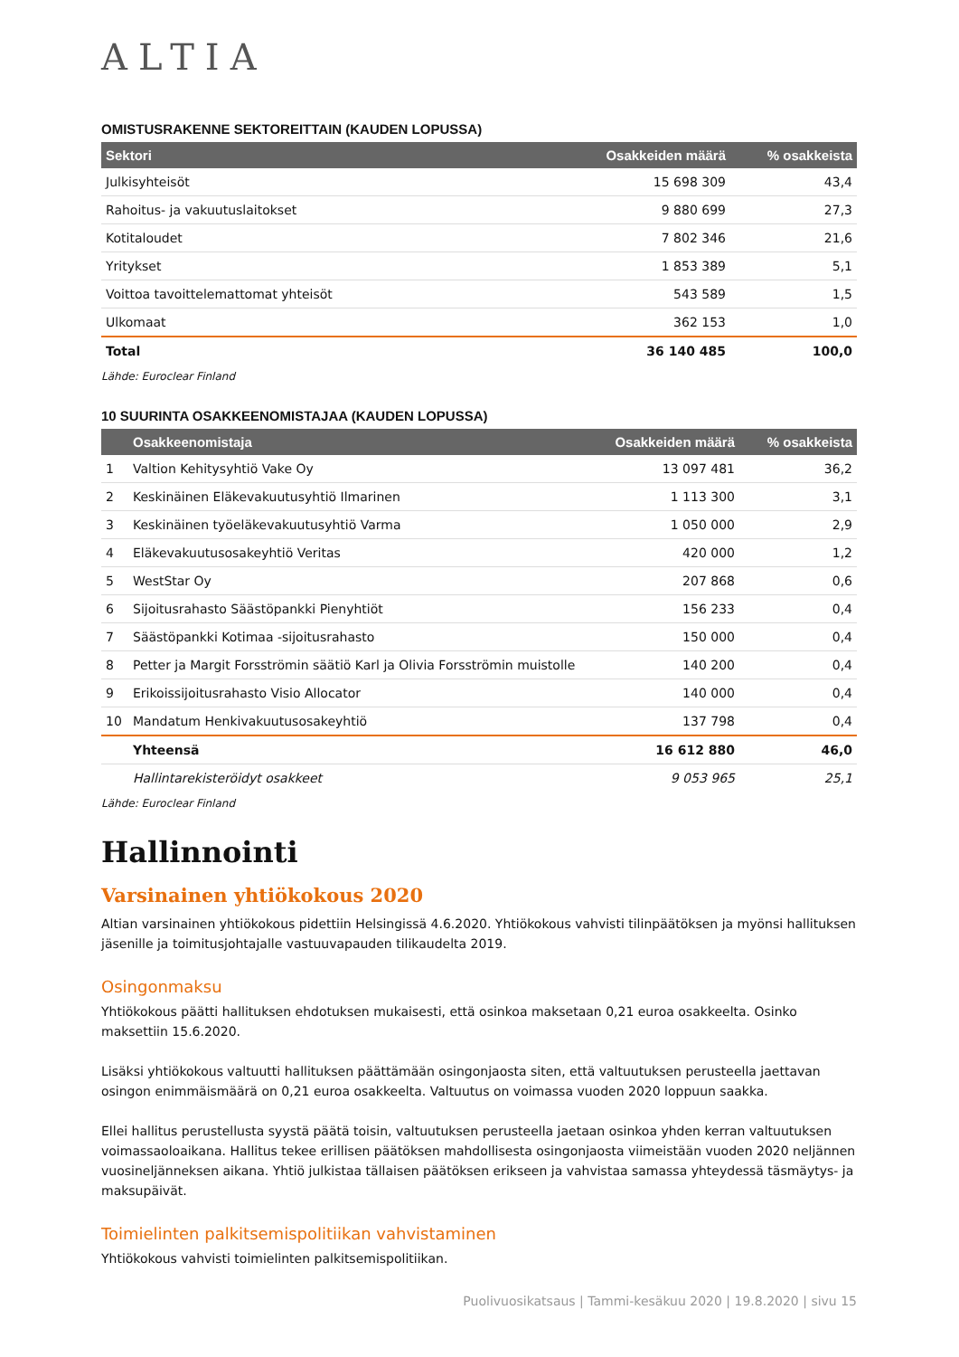ALTIA
OMISTUSRAKENNE SEKTOREITTAIN (KAUDEN LOPUSSA)
| Sektori | Osakkeiden määrä | % osakkeista |
| --- | --- | --- |
| Julkisyhteisöt | 15 698 309 | 43,4 |
| Rahoitus- ja vakuutuslaitokset | 9 880 699 | 27,3 |
| Kotitaloudet | 7 802 346 | 21,6 |
| Yritykset | 1 853 389 | 5,1 |
| Voittoa tavoittelemattomat yhteisöt | 543 589 | 1,5 |
| Ulkomaat | 362 153 | 1,0 |
| Total | 36 140 485 | 100,0 |
Lähde: Euroclear Finland
10 SUURINTA OSAKKEENOMISTAJAA (KAUDEN LOPUSSA)
| | Osakkeenomistaja | Osakkeiden määrä | % osakkeista |
| --- | --- | --- | --- |
| 1 | Valtion Kehitysyhtiö Vake Oy | 13 097 481 | 36,2 |
| 2 | Keskinäinen Eläkevakuutusyhtiö Ilmarinen | 1 113 300 | 3,1 |
| 3 | Keskinäinen työeläkevakuutusyhtiö Varma | 1 050 000 | 2,9 |
| 4 | Eläkevakuutusosakeyhtiö Veritas | 420 000 | 1,2 |
| 5 | WestStar Oy | 207 868 | 0,6 |
| 6 | Sijoitusrahasto Säästöpankki Pienyhtiöt | 156 233 | 0,4 |
| 7 | Säästöpankki Kotimaa -sijoitusrahasto | 150 000 | 0,4 |
| 8 | Petter ja Margit Forsströmin säätiö Karl ja Olivia Forsströmin muistolle | 140 200 | 0,4 |
| 9 | Erikoissijoitusrahasto Visio Allocator | 140 000 | 0,4 |
| 10 | Mandatum Henkivakuutusosakeyhtiö | 137 798 | 0,4 |
| | Yhteensä | 16 612 880 | 46,0 |
| | Hallintarekisteröidyt osakkeet | 9 053 965 | 25,1 |
Lähde: Euroclear Finland
Hallinnointi
Varsinainen yhtiökokous 2020
Altian varsinainen yhtiökokous pidettiin Helsingissä 4.6.2020. Yhtiökokous vahvisti tilinpäätöksen ja myönsi hallituksen jäsenille ja toimitusjohtajalle vastuuvapauden tilikaudelta 2019.
Osingonmaksu
Yhtiökokous päätti hallituksen ehdotuksen mukaisesti, että osinkoa maksetaan 0,21 euroa osakkeelta. Osinko maksettiin 15.6.2020.
Lisäksi yhtiökokous valtuutti hallituksen päättämään osingonjaosta siten, että valtuutuksen perusteella jaettavan osingon enimmäismäärä on 0,21 euroa osakkeelta. Valtuutus on voimassa vuoden 2020 loppuun saakka.
Ellei hallitus perustellusta syystä päätä toisin, valtuutuksen perusteella jaetaan osinkoa yhden kerran valtuutuksen voimassaoloaikana. Hallitus tekee erillisen päätöksen mahdollisesta osingonjaosta viimeistään vuoden 2020 neljännen vuosineljänneksen aikana. Yhtiö julkistaa tällaisen päätöksen erikseen ja vahvistaa samassa yhteydessä täsmäytys- ja maksupäivät.
Toimielinten palkitsemispolitiikan vahvistaminen
Yhtiökokous vahvisti toimielinten palkitsemispolitiikan.
Puolivuosikatsaus | Tammi-kesäkuu 2020 | 19.8.2020 | sivu 15